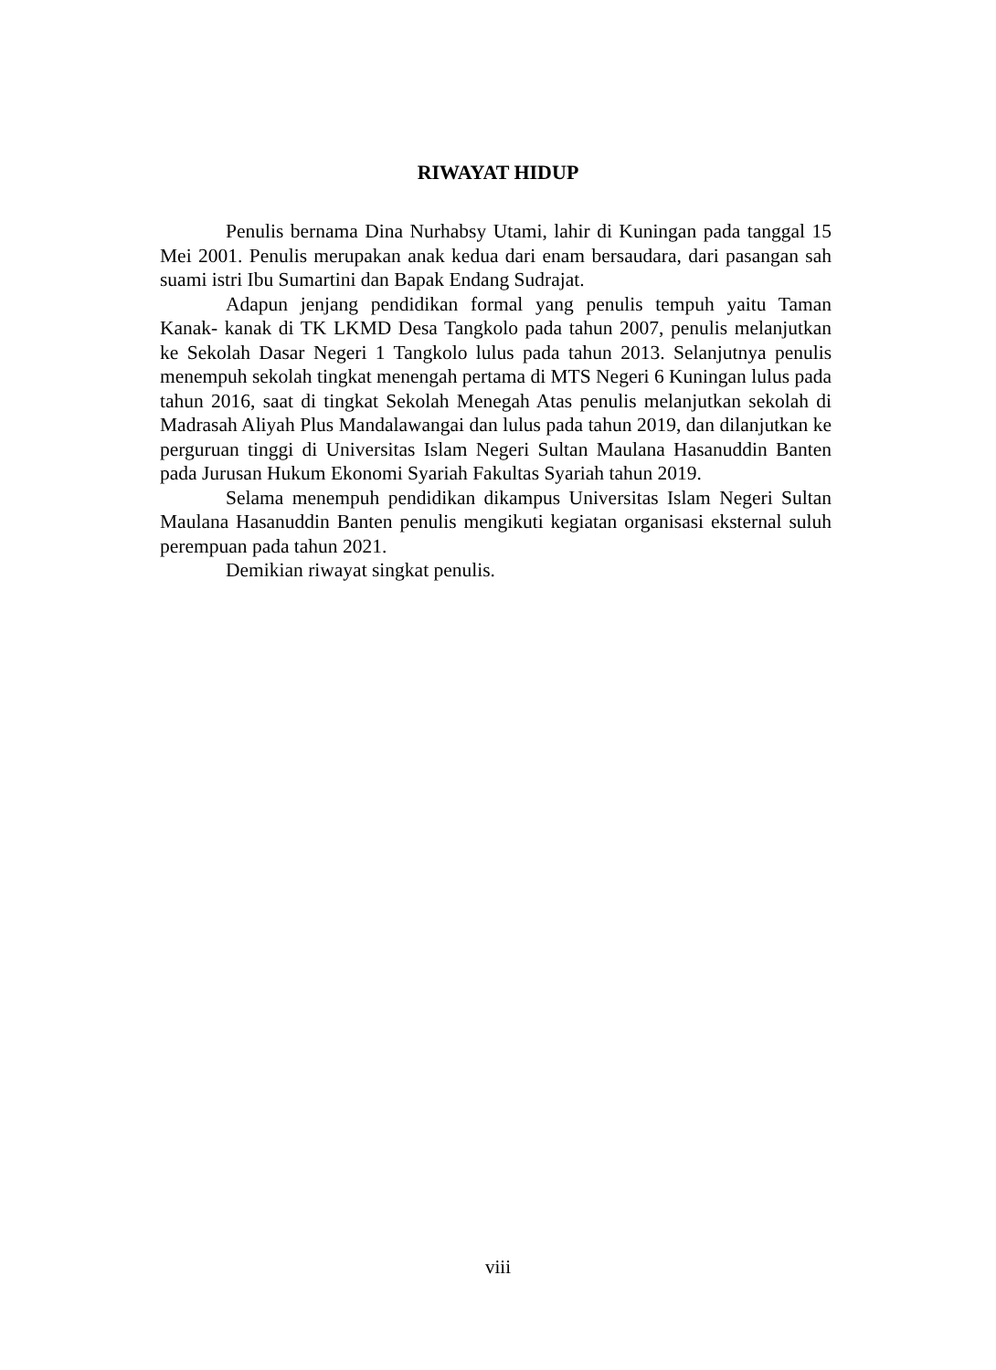RIWAYAT HIDUP
Penulis bernama Dina Nurhabsy Utami, lahir di Kuningan pada tanggal 15 Mei 2001. Penulis merupakan anak kedua dari enam bersaudara, dari pasangan sah suami istri Ibu Sumartini dan Bapak Endang Sudrajat.
Adapun jenjang pendidikan formal yang penulis tempuh yaitu Taman Kanak- kanak di TK LKMD Desa Tangkolo pada tahun 2007, penulis melanjutkan ke Sekolah Dasar Negeri 1 Tangkolo lulus pada tahun 2013. Selanjutnya penulis menempuh sekolah tingkat menengah pertama di MTS Negeri 6 Kuningan lulus pada tahun 2016, saat di tingkat Sekolah Menegah Atas penulis melanjutkan sekolah di Madrasah Aliyah Plus Mandalawangai dan lulus pada tahun 2019, dan dilanjutkan ke perguruan tinggi di Universitas Islam Negeri Sultan Maulana Hasanuddin Banten pada Jurusan Hukum Ekonomi Syariah Fakultas Syariah tahun 2019.
Selama menempuh pendidikan dikampus Universitas Islam Negeri Sultan Maulana Hasanuddin Banten penulis mengikuti kegiatan organisasi eksternal suluh perempuan pada tahun 2021.
Demikian riwayat singkat penulis.
viii